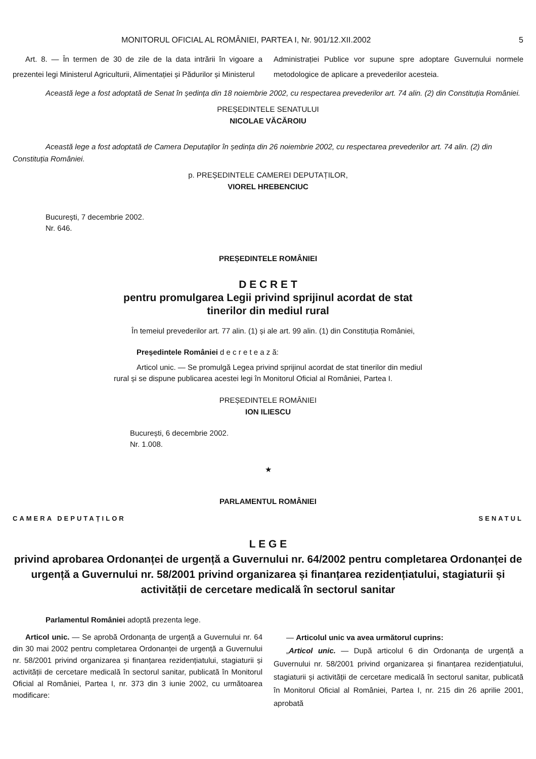MONITORUL OFICIAL AL ROMÂNIEI, PARTEA I, Nr. 901/12.XII.2002 5
Art. 8. — În termen de 30 de zile de la data intrării în vigoare a prezentei legi Ministerul Agriculturii, Alimentației și Pădurilor și Ministerul
Administrației Publice vor supune spre adoptare Guvernului normele metodologice de aplicare a prevederilor acesteia.
Această lege a fost adoptată de Senat în ședința din 18 noiembrie 2002, cu respectarea prevederilor art. 74 alin. (2) din Constituția României.
PREȘEDINTELE SENATULUI
NICOLAE VĂCĂROIU
Această lege a fost adoptată de Camera Deputaților în ședința din 26 noiembrie 2002, cu respectarea prevederilor art. 74 alin. (2) din Constituția României.
p. PREȘEDINTELE CAMEREI DEPUTAȚILOR,
VIOREL HREBENCIUC
București, 7 decembrie 2002.
Nr. 646.
PREȘEDINTELE ROMÂNIEI
D E C R E T
pentru promulgarea Legii privind sprijinul acordat de stat
tinerilor din mediul rural
În temeiul prevederilor art. 77 alin. (1) și ale art. 99 alin. (1) din Constituția României,
Președintele României d e c r e t e a z ă:
Articol unic. — Se promulgă Legea privind sprijinul acordat de stat tinerilor din mediul rural și se dispune publicarea acestei legi în Monitorul Oficial al României, Partea I.
PREȘEDINTELE ROMÂNIEI
ION ILIESCU
București, 6 decembrie 2002.
Nr. 1.008.
★
PARLAMENTUL ROMÂNIEI
CAMERA DEPUTAȚILOR SENATUL
L E G E
privind aprobarea Ordonanței de urgență a Guvernului nr. 64/2002 pentru completarea Ordonanței de urgență a Guvernului nr. 58/2001 privind organizarea și finanțarea rezidențiatului, stagiaturii și activității de cercetare medicală în sectorul sanitar
Parlamentul României adoptă prezenta lege.
Articol unic. — Se aprobă Ordonanța de urgență a Guvernului nr. 64 din 30 mai 2002 pentru completarea Ordonanței de urgență a Guvernului nr. 58/2001 privind organizarea și finanțarea rezidențiatului, stagiaturii și activității de cercetare medicală în sectorul sanitar, publicată în Monitorul Oficial al României, Partea I, nr. 373 din 3 iunie 2002, cu următoarea modificare:
— Articolul unic va avea următorul cuprins:
„Articol unic. — După articolul 6 din Ordonanța de urgență a Guvernului nr. 58/2001 privind organizarea și finanțarea rezidențiatului, stagiaturii și activității de cercetare medicală în sectorul sanitar, publicată în Monitorul Oficial al României, Partea I, nr. 215 din 26 aprilie 2001, aprobată